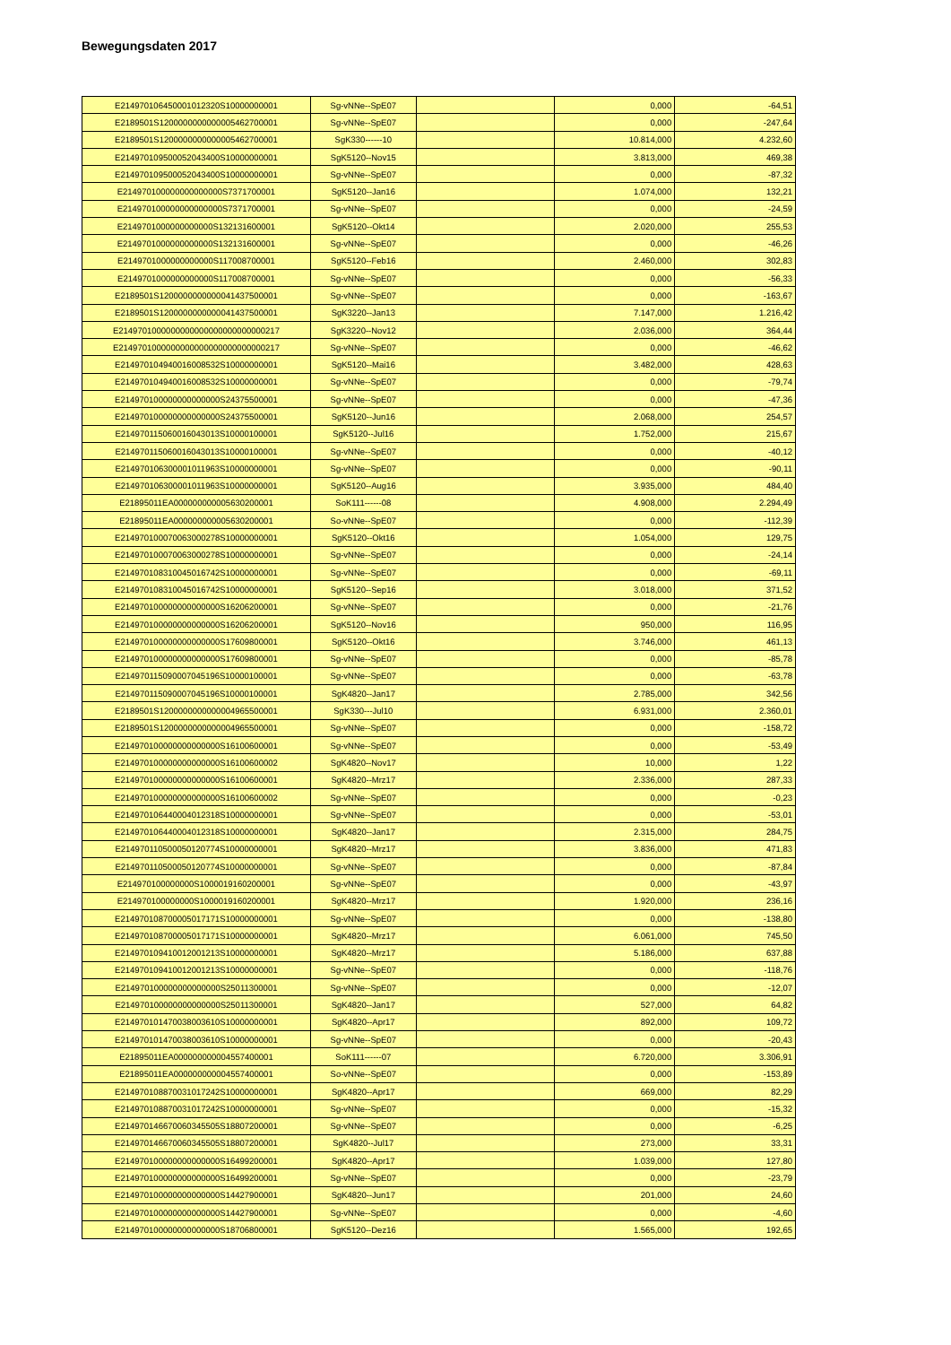Bewegungsdaten 2017
| E214970106450001012320S10000000001 | Sg-vNNe--SpE07 | | 0,000 | -64,51 |
| E2189501S1200000000000005462700001 | Sg-vNNe--SpE07 | | 0,000 | -247,64 |
| E2189501S1200000000000005462700001 | SgK330------10 | | 10.814,000 | 4.232,60 |
| E214970109500052043400S10000000001 | SgK5120--Nov15 | | 3.813,000 | 469,38 |
| E214970109500052043400S10000000001 | Sg-vNNe--SpE07 | | 0,000 | -87,32 |
| E214970100000000000000S7371700001 | SgK5120--Jan16 | | 1.074,000 | 132,21 |
| E214970100000000000000S7371700001 | Sg-vNNe--SpE07 | | 0,000 | -24,59 |
| E2149701000000000000S132131600001 | SgK5120--Okt14 | | 2.020,000 | 255,53 |
| E2149701000000000000S132131600001 | Sg-vNNe--SpE07 | | 0,000 | -46,26 |
| E2149701000000000000S117008700001 | SgK5120--Feb16 | | 2.460,000 | 302,83 |
| E2149701000000000000S117008700001 | Sg-vNNe--SpE07 | | 0,000 | -56,33 |
| E2189501S1200000000000041437500001 | Sg-vNNe--SpE07 | | 0,000 | -163,67 |
| E2189501S1200000000000041437500001 | SgK3220--Jan13 | | 7.147,000 | 1.216,42 |
| E2149701000000000000000000000000217 | SgK3220--Nov12 | | 2.036,000 | 364,44 |
| E2149701000000000000000000000000217 | Sg-vNNe--SpE07 | | 0,000 | -46,62 |
| E214970104940016008532S10000000001 | SgK5120--Mai16 | | 3.482,000 | 428,63 |
| E214970104940016008532S10000000001 | Sg-vNNe--SpE07 | | 0,000 | -79,74 |
| E214970100000000000000S24375500001 | Sg-vNNe--SpE07 | | 0,000 | -47,36 |
| E214970100000000000000S24375500001 | SgK5120--Jun16 | | 2.068,000 | 254,57 |
| E214970115060016043013S10000100001 | SgK5120--Jul16 | | 1.752,000 | 215,67 |
| E214970115060016043013S10000100001 | Sg-vNNe--SpE07 | | 0,000 | -40,12 |
| E214970106300001011963S10000000001 | Sg-vNNe--SpE07 | | 0,000 | -90,11 |
| E214970106300001011963S10000000001 | SgK5120--Aug16 | | 3.935,000 | 484,40 |
| E21895011EA000000000005630200001 | SoK111------08 | | 4.908,000 | 2.294,49 |
| E21895011EA000000000005630200001 | So-vNNe--SpE07 | | 0,000 | -112,39 |
| E214970100070063000278S10000000001 | SgK5120--Okt16 | | 1.054,000 | 129,75 |
| E214970100070063000278S10000000001 | Sg-vNNe--SpE07 | | 0,000 | -24,14 |
| E214970108310045016742S10000000001 | Sg-vNNe--SpE07 | | 0,000 | -69,11 |
| E214970108310045016742S10000000001 | SgK5120--Sep16 | | 3.018,000 | 371,52 |
| E214970100000000000000S16206200001 | Sg-vNNe--SpE07 | | 0,000 | -21,76 |
| E214970100000000000000S16206200001 | SgK5120--Nov16 | | 950,000 | 116,95 |
| E214970100000000000000S17609800001 | SgK5120--Okt16 | | 3.746,000 | 461,13 |
| E214970100000000000000S17609800001 | Sg-vNNe--SpE07 | | 0,000 | -85,78 |
| E214970115090007045196S10000100001 | Sg-vNNe--SpE07 | | 0,000 | -63,78 |
| E214970115090007045196S10000100001 | SgK4820--Jan17 | | 2.785,000 | 342,56 |
| E2189501S1200000000000004965500001 | SgK330---Jul10 | | 6.931,000 | 2.360,01 |
| E2189501S1200000000000004965500001 | Sg-vNNe--SpE07 | | 0,000 | -158,72 |
| E214970100000000000000S16100600001 | Sg-vNNe--SpE07 | | 0,000 | -53,49 |
| E214970100000000000000S16100600002 | SgK4820--Nov17 | | 10,000 | 1,22 |
| E214970100000000000000S16100600001 | SgK4820--Mrz17 | | 2.336,000 | 287,33 |
| E214970100000000000000S16100600002 | Sg-vNNe--SpE07 | | 0,000 | -0,23 |
| E214970106440004012318S10000000001 | Sg-vNNe--SpE07 | | 0,000 | -53,01 |
| E214970106440004012318S10000000001 | SgK4820--Jan17 | | 2.315,000 | 284,75 |
| E214970110500050120774S10000000001 | SgK4820--Mrz17 | | 3.836,000 | 471,83 |
| E214970110500050120774S10000000001 | Sg-vNNe--SpE07 | | 0,000 | -87,84 |
| E214970100000000S1000019160200001 | Sg-vNNe--SpE07 | | 0,000 | -43,97 |
| E214970100000000S1000019160200001 | SgK4820--Mrz17 | | 1.920,000 | 236,16 |
| E214970108700005017171S10000000001 | Sg-vNNe--SpE07 | | 0,000 | -138,80 |
| E214970108700005017171S10000000001 | SgK4820--Mrz17 | | 6.061,000 | 745,50 |
| E214970109410012001213S10000000001 | SgK4820--Mrz17 | | 5.186,000 | 637,88 |
| E214970109410012001213S10000000001 | Sg-vNNe--SpE07 | | 0,000 | -118,76 |
| E214970100000000000000S25011300001 | Sg-vNNe--SpE07 | | 0,000 | -12,07 |
| E214970100000000000000S25011300001 | SgK4820--Jan17 | | 527,000 | 64,82 |
| E214970101470038003610S10000000001 | SgK4820--Apr17 | | 892,000 | 109,72 |
| E214970101470038003610S10000000001 | Sg-vNNe--SpE07 | | 0,000 | -20,43 |
| E21895011EA000000000004557400001 | SoK111------07 | | 6.720,000 | 3.306,91 |
| E21895011EA000000000004557400001 | So-vNNe--SpE07 | | 0,000 | -153,89 |
| E214970108870031017242S10000000001 | SgK4820--Apr17 | | 669,000 | 82,29 |
| E214970108870031017242S10000000001 | Sg-vNNe--SpE07 | | 0,000 | -15,32 |
| E214970146670060345505S18807200001 | Sg-vNNe--SpE07 | | 0,000 | -6,25 |
| E214970146670060345505S18807200001 | SgK4820--Jul17 | | 273,000 | 33,31 |
| E214970100000000000000S16499200001 | SgK4820--Apr17 | | 1.039,000 | 127,80 |
| E214970100000000000000S16499200001 | Sg-vNNe--SpE07 | | 0,000 | -23,79 |
| E214970100000000000000S14427900001 | SgK4820--Jun17 | | 201,000 | 24,60 |
| E214970100000000000000S14427900001 | Sg-vNNe--SpE07 | | 0,000 | -4,60 |
| E214970100000000000000S18706800001 | SgK5120--Dez16 | | 1.565,000 | 192,65 |